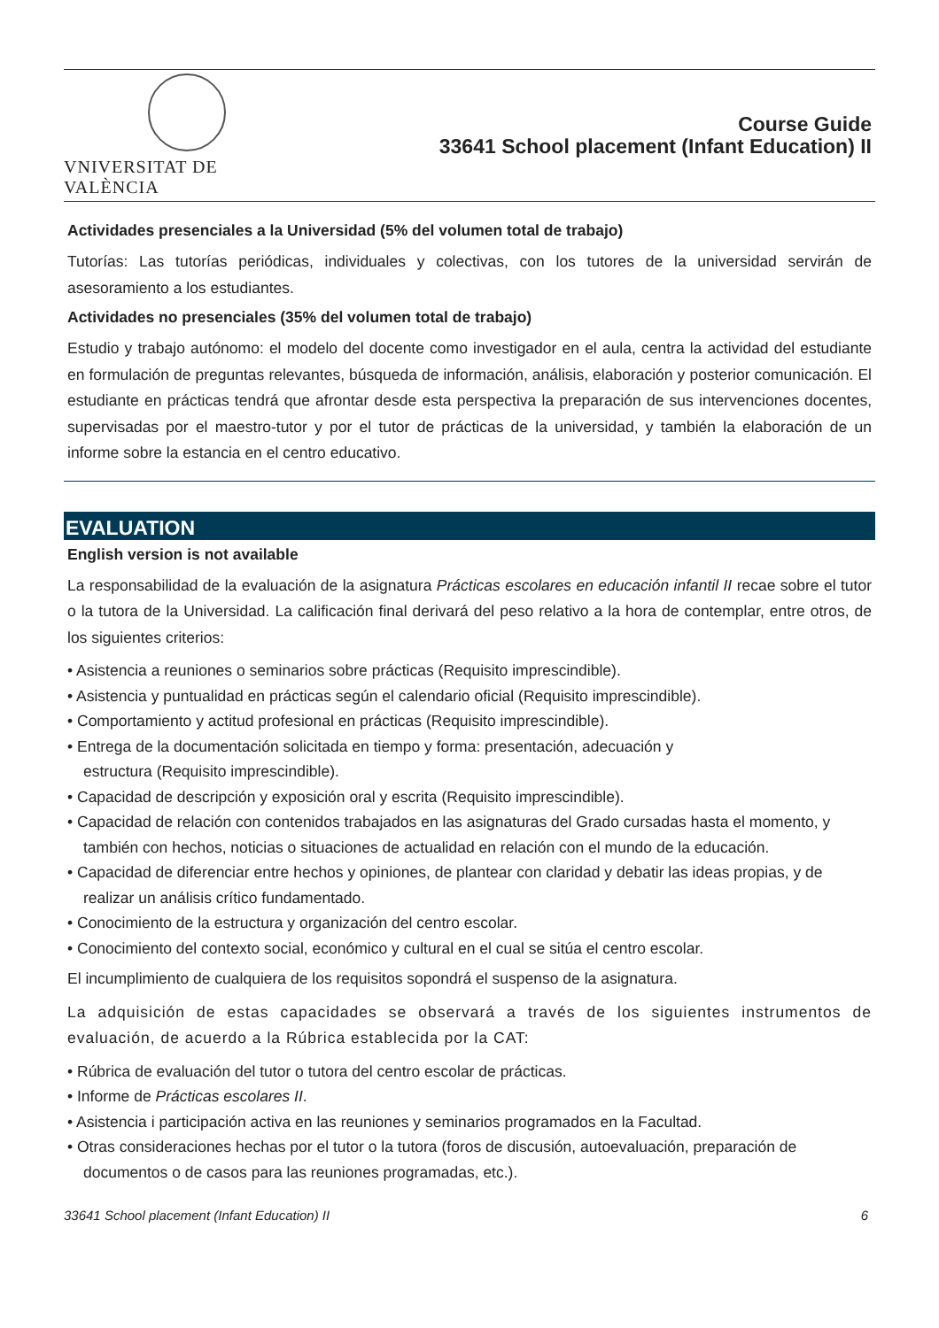VNIVERSITAT DE VALÈNCIA
Course Guide
33641 School placement (Infant Education) II
Actividades presenciales a la Universidad (5% del volumen total de trabajo)
Tutorías: Las tutorías periódicas, individuales y colectivas, con los tutores de la universidad servirán de asesoramiento a los estudiantes.
Actividades no presenciales (35% del volumen total de trabajo)
Estudio y trabajo autónomo: el modelo del docente como investigador en el aula, centra la actividad del estudiante en formulación de preguntas relevantes, búsqueda de información, análisis, elaboración y posterior comunicación. El estudiante en prácticas tendrá que afrontar desde esta perspectiva la preparación de sus intervenciones docentes, supervisadas por el maestro-tutor y por el tutor de prácticas de la universidad, y también la elaboración de un informe sobre la estancia en el centro educativo.
EVALUATION
English version is not available
La responsabilidad de la evaluación de la asignatura Prácticas escolares en educación infantil II recae sobre el tutor o la tutora de la Universidad. La calificación final derivará del peso relativo a la hora de contemplar, entre otros, de los siguientes criterios:
• Asistencia a reuniones o seminarios sobre prácticas (Requisito imprescindible).
• Asistencia y puntualidad en prácticas según el calendario oficial (Requisito imprescindible).
• Comportamiento y actitud profesional en prácticas (Requisito imprescindible).
• Entrega de la documentación solicitada en tiempo y forma: presentación, adecuación y
estructura (Requisito imprescindible).
• Capacidad de descripción y exposición oral y escrita (Requisito imprescindible).
• Capacidad de relación con contenidos trabajados en las asignaturas del Grado cursadas hasta el momento, y también con hechos, noticias o situaciones de actualidad en relación con el mundo de la educación.
• Capacidad de diferenciar entre hechos y opiniones, de plantear con claridad y debatir las ideas propias, y de realizar un análisis crítico fundamentado.
• Conocimiento de la estructura y organización del centro escolar.
• Conocimiento del contexto social, económico y cultural en el cual se sitúa el centro escolar.
El incumplimiento de cualquiera de los requisitos sopondrá el suspenso de la asignatura.
La adquisición de estas capacidades se observará a través de los siguientes instrumentos de evaluación, de acuerdo a la Rúbrica establecida por la CAT:
• Rúbrica de evaluación del tutor o tutora del centro escolar de prácticas.
• Informe de Prácticas escolares II.
• Asistencia i participación activa en las reuniones y seminarios programados en la Facultad.
• Otras consideraciones hechas por el tutor o la tutora (foros de discusión, autoevaluación, preparación de documentos o de casos para las reuniones programadas, etc.).
33641 School placement (Infant Education) II 6